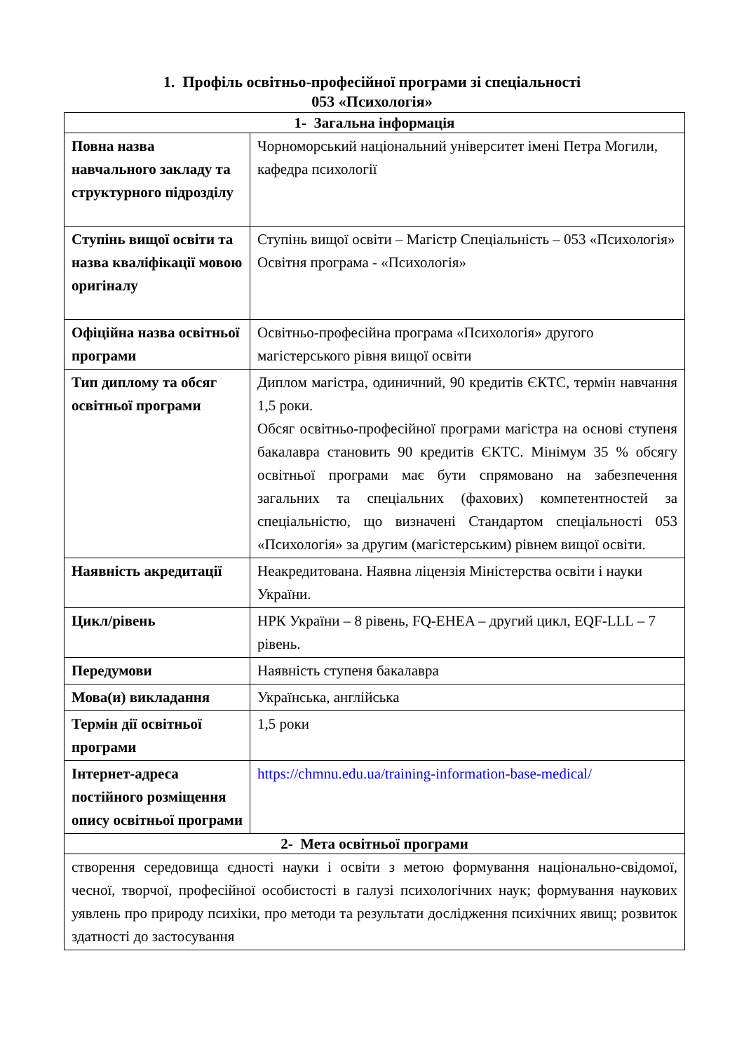1. Профіль освітньо-професійної програми зі спеціальності
053 «Психологія»
| 1- Загальна інформація | |
| --- | --- |
| Повна назва навчального закладу та структурного підрозділу | Чорноморський національний університет імені Петра Могили, кафедра психології |
| Ступінь вищої освіти та назва кваліфікації мовою оригіналу | Ступінь вищої освіти – Магістр Спеціальність – 053 «Психологія» Освітня програма - «Психологія» |
| Офіційна назва освітньої програми | Освітньо-професійна програма «Психологія» другого магістерського рівня вищої освіти |
| Тип диплому та обсяг освітньої програми | Диплом магістра, одиничний, 90 кредитів ЄКТС, термін навчання 1,5 роки. Обсяг освітньо-професійної програми магістра на основі ступеня бакалавра становить 90 кредитів ЄКТС. Мінімум 35 % обсягу освітньої програми має бути спрямовано на забезпечення загальних та спеціальних (фахових) компетентностей за спеціальністю, що визначені Стандартом спеціальності 053 «Психологія» за другим (магістерським) рівнем вищої освіти. |
| Наявність акредитації | Неакредитована. Наявна ліцензія Міністерства освіти і науки України. |
| Цикл/рівень | НРК України – 8 рівень, FQ-EHEA – другий цикл, EQF-LLL – 7 рівень. |
| Передумови | Наявність ступеня бакалавра |
| Мова(и) викладання | Українська, англійська |
| Термін дії освітньої програми | 1,5 роки |
| Інтернет-адреса постійного розміщення опису освітньої програми | https://chmnu.edu.ua/training-information-base-medical/ |
| 2- Мета освітньої програми | |
| створення середовища єдності науки і освіти з метою формування національно-свідомої, чесної, творчої, професійної особистості в галузі психологічних наук; формування наукових уявлень про природу психіки, про методи та результати дослідження психічних явищ; розвиток здатності до застосування | |